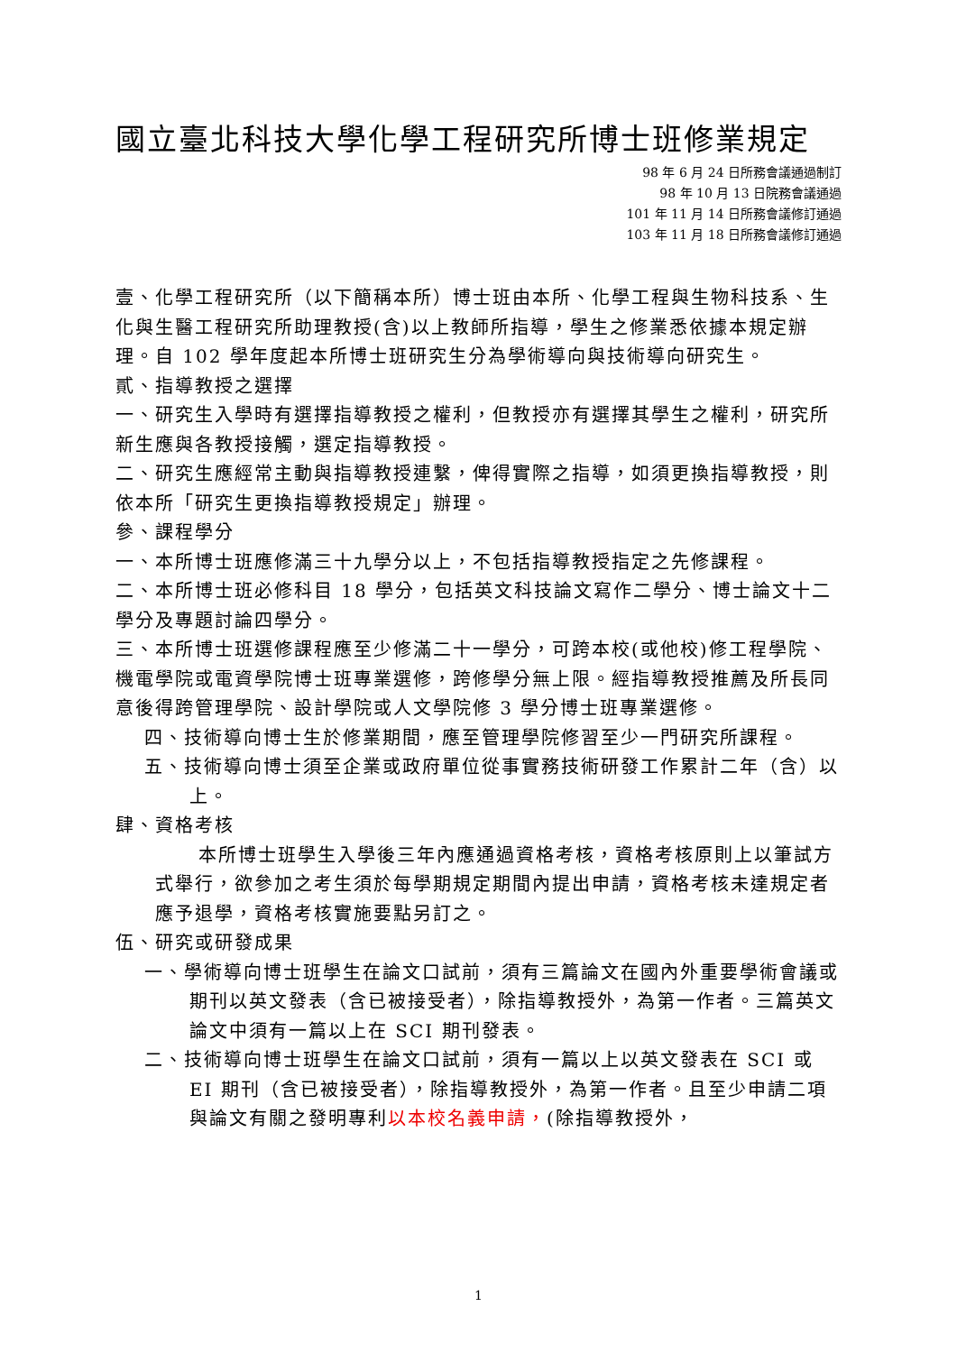國立臺北科技大學化學工程研究所博士班修業規定
98 年 6 月 24 日所務會議通過制訂
98 年 10 月 13 日院務會議通過
101 年 11 月 14 日所務會議修訂通過
103 年 11 月 18 日所務會議修訂通過
壹、化學工程研究所（以下簡稱本所）博士班由本所、化學工程與生物科技系、生化與生醫工程研究所助理教授(含)以上教師所指導，學生之修業悉依據本規定辦理。自 102 學年度起本所博士班研究生分為學術導向與技術導向研究生。
貳、指導教授之選擇
一、研究生入學時有選擇指導教授之權利，但教授亦有選擇其學生之權利，研究所新生應與各教授接觸，選定指導教授。
二、研究生應經常主動與指導教授連繫，俾得實際之指導，如須更換指導教授，則依本所「研究生更換指導教授規定」辦理。
參、課程學分
一、本所博士班應修滿三十九學分以上，不包括指導教授指定之先修課程。
二、本所博士班必修科目 18 學分，包括英文科技論文寫作二學分、博士論文十二學分及專題討論四學分。
三、本所博士班選修課程應至少修滿二十一學分，可跨本校(或他校)修工程學院、機電學院或電資學院博士班專業選修，跨修學分無上限。經指導教授推薦及所長同意後得跨管理學院、設計學院或人文學院修 3 學分博士班專業選修。
四、技術導向博士生於修業期間，應至管理學院修習至少一門研究所課程。
五、技術導向博士須至企業或政府單位從事實務技術研發工作累計二年（含）以上。
肆、資格考核
本所博士班學生入學後三年內應通過資格考核，資格考核原則上以筆試方式舉行，欲參加之考生須於每學期規定期間內提出申請，資格考核未達規定者應予退學，資格考核實施要點另訂之。
伍、研究或研發成果
一、學術導向博士班學生在論文口試前，須有三篇論文在國內外重要學術會議或期刊以英文發表（含已被接受者），除指導教授外，為第一作者。三篇英文論文中須有一篇以上在 SCI 期刊發表。
二、技術導向博士班學生在論文口試前，須有一篇以上以英文發表在 SCI 或 EI 期刊（含已被接受者），除指導教授外，為第一作者。且至少申請二項與論文有關之發明專利以本校名義申請，(除指導教授外，
1